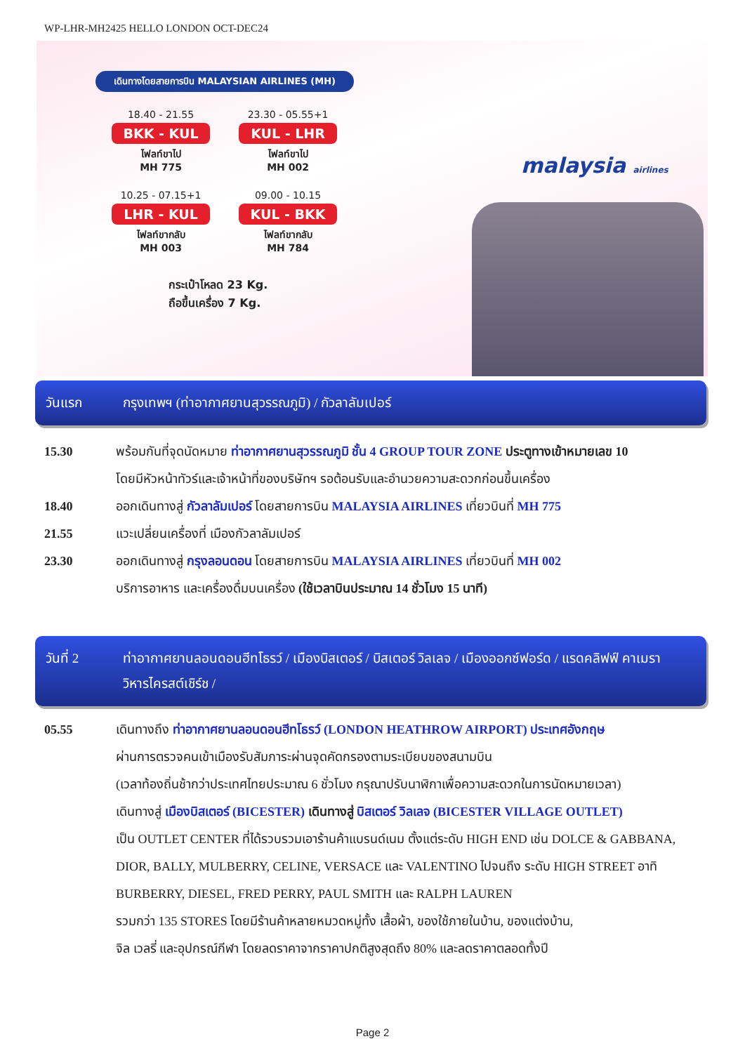WP-LHR-MH2425 HELLO LONDON OCT-DEC24
เดินทางโดยสายการบิน MALAYSIAN AIRLINES (MH)
18.40 - 21.55
BKK - KUL
ไฟลท์ขาไป
MH 775
23.30 - 05.55+1
KUL - LHR
ไฟลท์ขาไป
MH 002
10.25 - 07.15+1
LHR - KUL
ไฟลท์ขากลับ
MH 003
09.00 - 10.15
KUL - BKK
ไฟลท์ขากลับ
MH 784
กระเป๋าโหลด 23 Kg.
ถือขึ้นเครื่อง 7 Kg.
malaysia airlines
วันแรก กรุงเทพฯ (ท่าอากาศยานสุวรรณภูมิ) / กัวลาลัมเปอร์
15.30 พร้อมกันที่จุดนัดหมาย ท่าอากาศยานสุวรรณภูมิ ชั้น 4 GROUP TOUR ZONE ประตูทางเข้าหมายเลข 10
โดยมีหัวหน้าทัวร์และเจ้าหน้าที่ของบริษัทฯ รอต้อนรับและอำนวยความสะดวกก่อนขึ้นเครื่อง
18.40 ออกเดินทางสู่ กัวลาลัมเปอร์ โดยสายการบิน MALAYSIA AIRLINES เที่ยวบินที่ MH 775
21.55 แวะเปลี่ยนเครื่องที่ เมืองกัวลาลัมเปอร์
23.30 ออกเดินทางสู่ กรุงลอนดอน โดยสายการบิน MALAYSIA AIRLINES เที่ยวบินที่ MH 002
บริการอาหาร และเครื่องดื่มบนเครื่อง (ใช้เวลาบินประมาณ 14 ชั่วโมง 15 นาที)
วันที่ 2 ท่าอากาศยานลอนดอนฮีทโธรว์ / เมืองบิสเตอร์ / บิสเตอร์ วิลเลจ / เมืองออกซ์ฟอร์ด / แรดคลิฟฟ์ คาเมรา
วิหารไครสต์เชิร์ช /
05.55 เดินทางถึง ท่าอากาศยานลอนดอนฮีทโธรว์ (LONDON HEATHROW AIRPORT) ประเทศอังกฤษ
ผ่านการตรวจคนเข้าเมืองรับสัมภาระผ่านจุดคัดกรองตามระเบียบของสนามบิน
(เวลาท้องถิ่นช้ากว่าประเทศไทยประมาณ 6 ชั่วโมง กรุณาปรับนาฬิกาเพื่อความสะดวกในการนัดหมายเวลา)
เดินทางสู่ เมืองบิสเตอร์ (BICESTER) เดินทางสู่ บิสเตอร์ วิลเลจ (BICESTER VILLAGE OUTLET)
เป็น OUTLET CENTER ที่ได้รวบรวมเอาร้านค้าแบรนด์เนม ตั้งแต่ระดับ HIGH END เช่น DOLCE & GABBANA, DIOR, BALLY, MULBERRY, CELINE, VERSACE และ VALENTINO ไปจนถึง ระดับ HIGH STREET อาทิ BURBERRY, DIESEL, FRED PERRY, PAUL SMITH และ RALPH LAUREN
รวมกว่า 135 STORES โดยมีร้านค้าหลายหมวดหมู่ทั้ง เสื้อผ้า, ของใช้ภายในบ้าน, ของแต่งบ้าน,
จิล เวลรี่ และอุปกรณ์กีฬา โดยลดราคาจากราคาปกติสูงสุดถึง 80% และลดราคาตลอดทั้งปี
Page 2